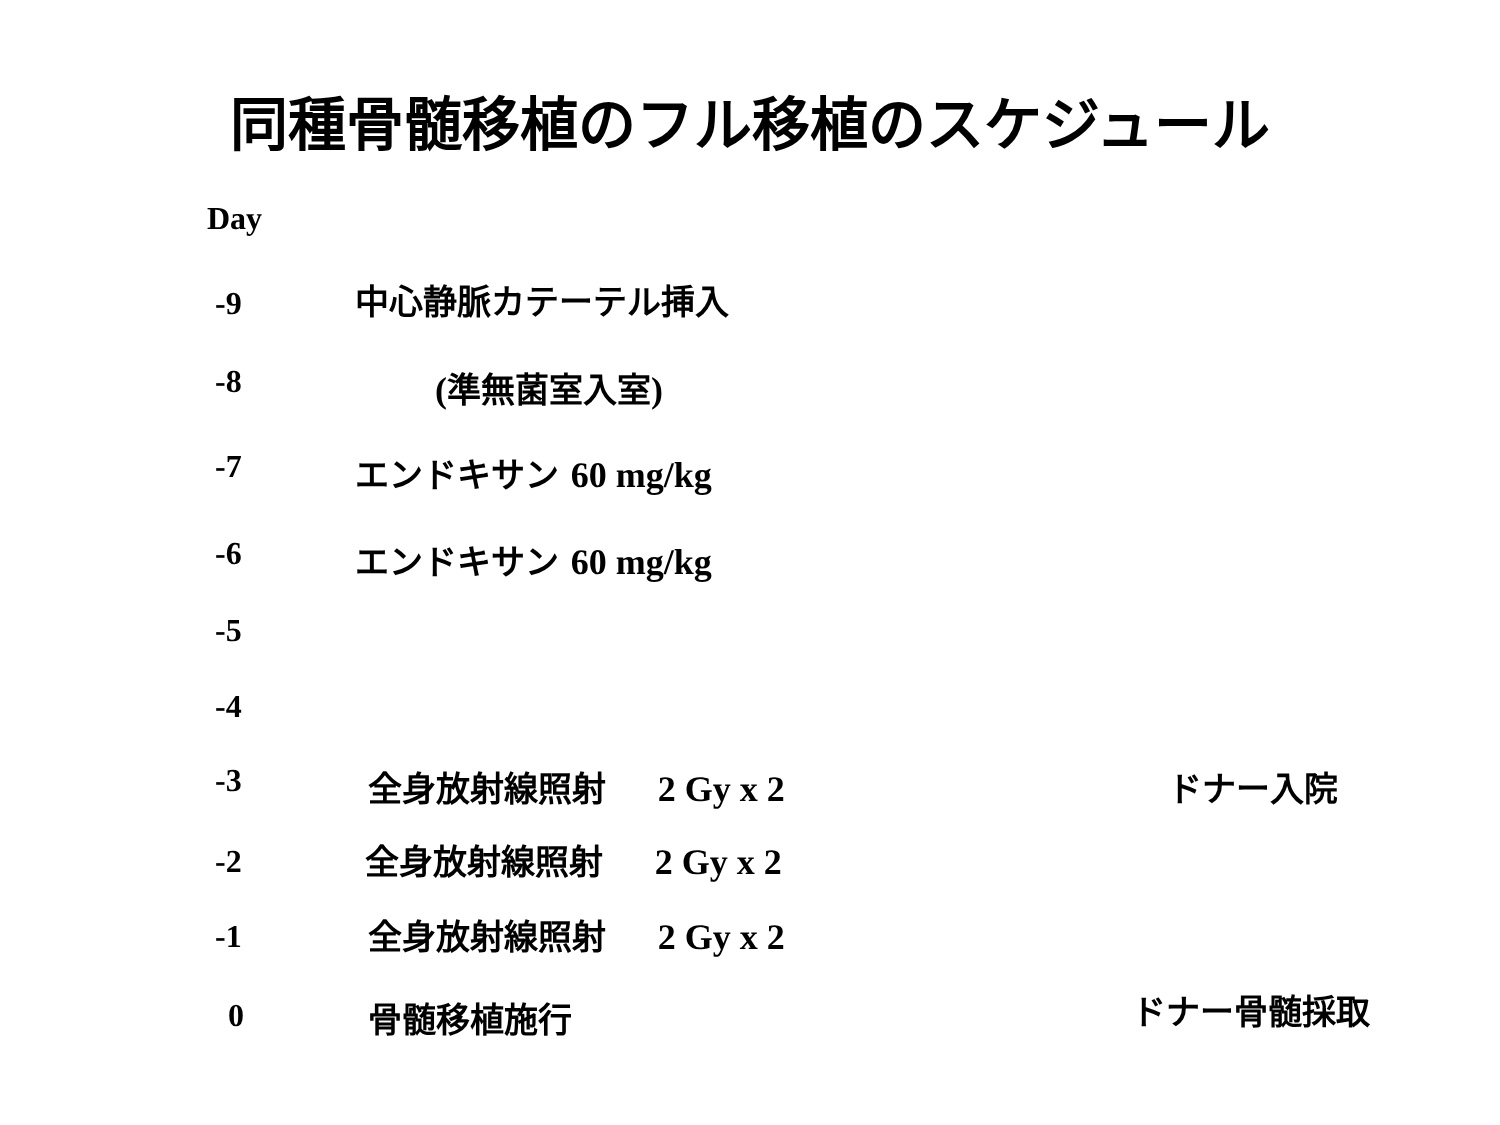同種骨髄移植のフル移植のスケジュール
Day
-9 中心静脈カテーテル挿入
-8 (準無菌室入室)
-7 エンドキサン 60 mg/kg
-6 エンドキサン 60 mg/kg
-5
-4
-3 全身放射線照射 2 Gy x 2 ドナー入院
-2 全身放射線照射 2 Gy x 2
-1 全身放射線照射 2 Gy x 2
0 骨髄移植施行 ドナー骨髄採取